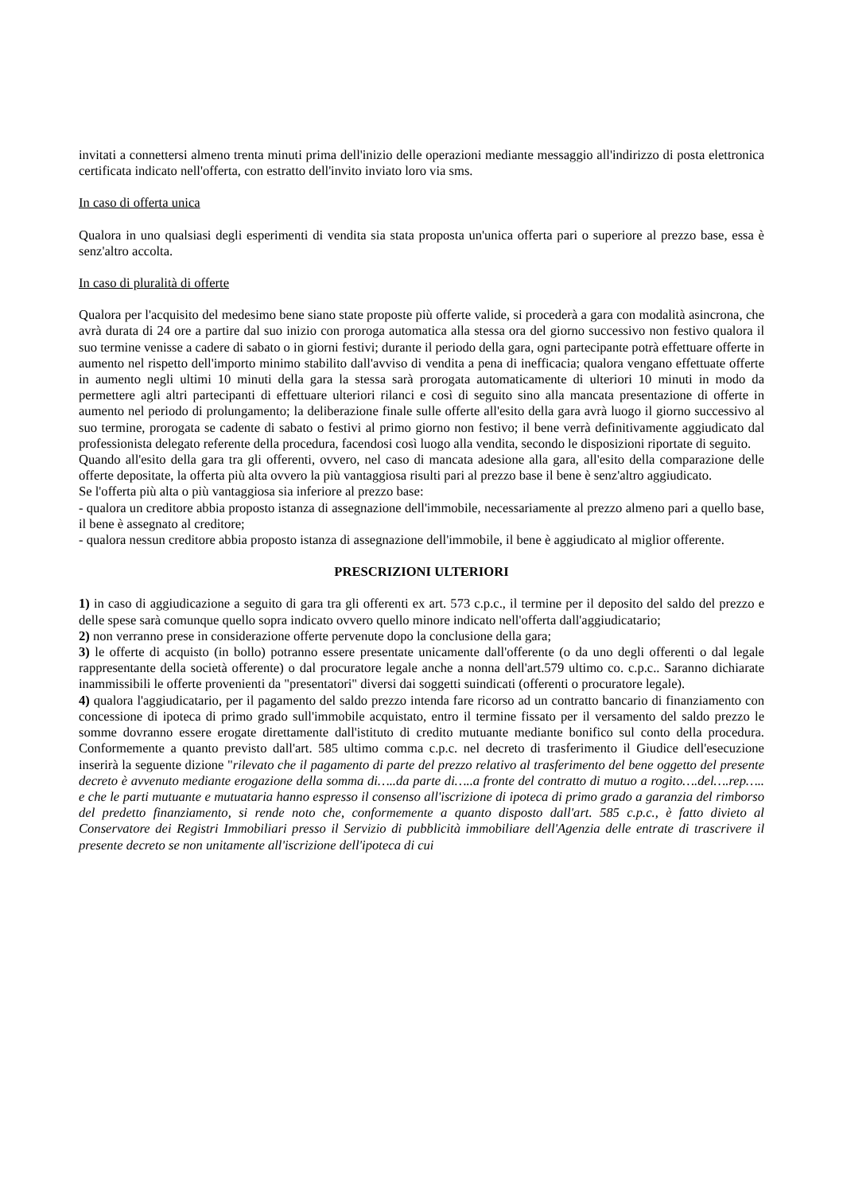invitati a connettersi almeno trenta minuti prima dell'inizio delle operazioni mediante messaggio all'indirizzo di posta elettronica certificata indicato nell'offerta, con estratto dell'invito inviato loro via sms.
In caso di offerta unica
Qualora in uno qualsiasi degli esperimenti di vendita sia stata proposta un'unica offerta pari o superiore al prezzo base, essa è senz'altro accolta.
In caso di pluralità di offerte
Qualora per l'acquisito del medesimo bene siano state proposte più offerte valide, si procederà a gara con modalità asincrona, che avrà durata di 24 ore a partire dal suo inizio con proroga automatica alla stessa ora del giorno successivo non festivo qualora il suo termine venisse a cadere di sabato o in giorni festivi; durante il periodo della gara, ogni partecipante potrà effettuare offerte in aumento nel rispetto dell'importo minimo stabilito dall'avviso di vendita a pena di inefficacia; qualora vengano effettuate offerte in aumento negli ultimi 10 minuti della gara la stessa sarà prorogata automaticamente di ulteriori 10 minuti in modo da permettere agli altri partecipanti di effettuare ulteriori rilanci e così di seguito sino alla mancata presentazione di offerte in aumento nel periodo di prolungamento; la deliberazione finale sulle offerte all'esito della gara avrà luogo il giorno successivo al suo termine, prorogata se cadente di sabato o festivi al primo giorno non festivo; il bene verrà definitivamente aggiudicato dal professionista delegato referente della procedura, facendosi così luogo alla vendita, secondo le disposizioni riportate di seguito.
Quando all'esito della gara tra gli offerenti, ovvero, nel caso di mancata adesione alla gara, all'esito della comparazione delle offerte depositate, la offerta più alta ovvero la più vantaggiosa risulti pari al prezzo base il bene è senz'altro aggiudicato.
Se l'offerta più alta o più vantaggiosa sia inferiore al prezzo base:
- qualora un creditore abbia proposto istanza di assegnazione dell'immobile, necessariamente al prezzo almeno pari a quello base, il bene è assegnato al creditore;
- qualora nessun creditore abbia proposto istanza di assegnazione dell'immobile, il bene è aggiudicato al miglior offerente.
PRESCRIZIONI ULTERIORI
1) in caso di aggiudicazione a seguito di gara tra gli offerenti ex art. 573 c.p.c., il termine per il deposito del saldo del prezzo e delle spese sarà comunque quello sopra indicato ovvero quello minore indicato nell'offerta dall'aggiudicatario;
2) non verranno prese in considerazione offerte pervenute dopo la conclusione della gara;
3) le offerte di acquisto (in bollo) potranno essere presentate unicamente dall'offerente (o da uno degli offerenti o dal legale rappresentante della società offerente) o dal procuratore legale anche a nonna dell'art.579 ultimo co. c.p.c.. Saranno dichiarate inammissibili le offerte provenienti da "presentatori" diversi dai soggetti suindicati (offerenti o procuratore legale).
4) qualora l'aggiudicatario, per il pagamento del saldo prezzo intenda fare ricorso ad un contratto bancario di finanziamento con concessione di ipoteca di primo grado sull'immobile acquistato, entro il termine fissato per il versamento del saldo prezzo le somme dovranno essere erogate direttamente dall'istituto di credito mutuante mediante bonifico sul conto della procedura. Conformemente a quanto previsto dall'art. 585 ultimo comma c.p.c. nel decreto di trasferimento il Giudice dell'esecuzione inserirà la seguente dizione "rilevato che il pagamento di parte del prezzo relativo al trasferimento del bene oggetto del presente decreto è avvenuto mediante erogazione della somma di…..da parte di…..a fronte del contratto di mutuo a rogito….del….rep….. e che le parti mutuante e mutuataria hanno espresso il consenso all'iscrizione di ipoteca di primo grado a garanzia del rimborso del predetto finanziamento, si rende noto che, conformemente a quanto disposto dall'art. 585 c.p.c., è fatto divieto al Conservatore dei Registri Immobiliari presso il Servizio di pubblicità immobiliare dell'Agenzia delle entrate di trascrivere il presente decreto se non unitamente all'iscrizione dell'ipoteca di cui